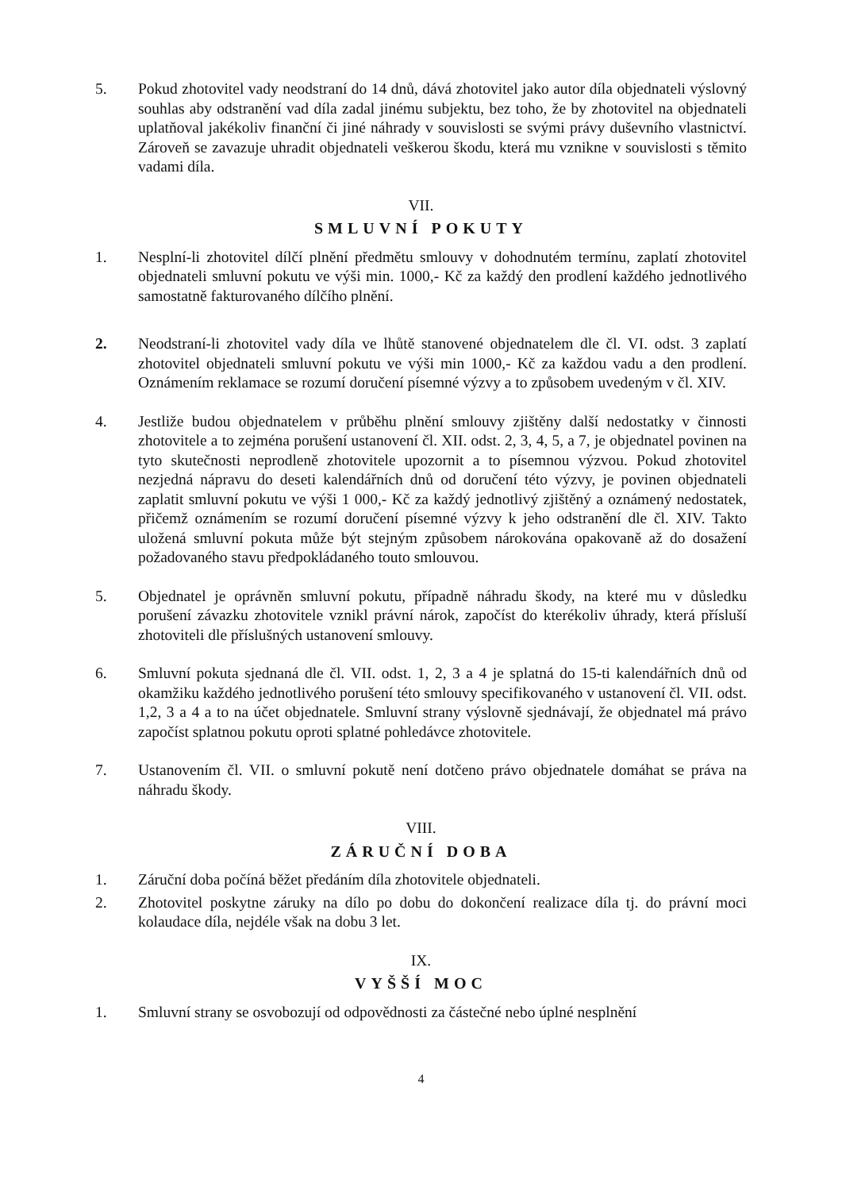5. Pokud zhotovitel vady neodstraní do 14 dnů, dává zhotovitel jako autor díla objednateli výslovný souhlas aby odstranění vad díla zadal jinému subjektu, bez toho, že by zhotovitel na objednateli uplatňoval jakékoliv finanční či jiné náhrady v souvislosti se svými právy duševního vlastnictví. Zároveň se zavazuje uhradit objednateli veškerou škodu, která mu vznikne v souvislosti s těmito vadami díla.
VII.
SMLUVNÍ POKUTY
1. Nesplní-li zhotovitel dílčí plnění předmětu smlouvy v dohodnutém termínu, zaplatí zhotovitel objednateli smluvní pokutu ve výši min. 1000,- Kč za každý den prodlení každého jednotlivého samostatně fakturovaného dílčího plnění.
2. Neodstraní-li zhotovitel vady díla ve lhůtě stanovené objednatelem dle čl. VI. odst. 3 zaplatí zhotovitel objednateli smluvní pokutu ve výši min 1000,- Kč za každou vadu a den prodlení. Oznámením reklamace se rozumí doručení písemné výzvy a to způsobem uvedeným v čl. XIV.
4. Jestliže budou objednatelem v průběhu plnění smlouvy zjištěny další nedostatky v činnosti zhotovitele a to zejména porušení ustanovení čl. XII. odst. 2, 3, 4, 5, a 7, je objednatel povinen na tyto skutečnosti neprodleně zhotovitele upozornit a to písemnou výzvou. Pokud zhotovitel nezjedná nápravu do deseti kalendářních dnů od doručení této výzvy, je povinen objednateli zaplatit smluvní pokutu ve výši 1 000,- Kč za každý jednotlivý zjištěný a oznámený nedostatek, přičemž oznámením se rozumí doručení písemné výzvy k jeho odstranění dle čl. XIV. Takto uložená smluvní pokuta může být stejným způsobem nárokována opakovaně až do dosažení požadovaného stavu předpokládaného touto smlouvou.
5. Objednatel je oprávněn smluvní pokutu, případně náhradu škody, na které mu v důsledku porušení závazku zhotovitele vznikl právní nárok, započíst do kterékoliv úhrady, která přísluší zhotoviteli dle příslušných ustanovení smlouvy.
6. Smluvní pokuta sjednaná dle čl. VII. odst. 1, 2, 3 a 4 je splatná do 15-ti kalendářních dnů od okamžiku každého jednotlivého porušení této smlouvy specifikovaného v ustanovení čl. VII. odst. 1,2, 3 a 4 a to na účet objednatele. Smluvní strany výslovně sjednávají, že objednatel má právo započíst splatnou pokutu oproti splatné pohledávce zhotovitele.
7. Ustanovením čl. VII. o smluvní pokutě není dotčeno právo objednatele domáhat se práva na náhradu škody.
VIII.
ZÁRUČNÍ DOBA
1. Záruční doba počíná běžet předáním díla zhotovitele objednateli.
2. Zhotovitel poskytne záruky na dílo po dobu do dokončení realizace díla tj. do právní moci kolaudace díla, nejdéle však na dobu 3 let.
IX.
VYŠŠÍ MOC
1. Smluvní strany se osvobozují od odpovědnosti za částečné nebo úplné nesplnění
4